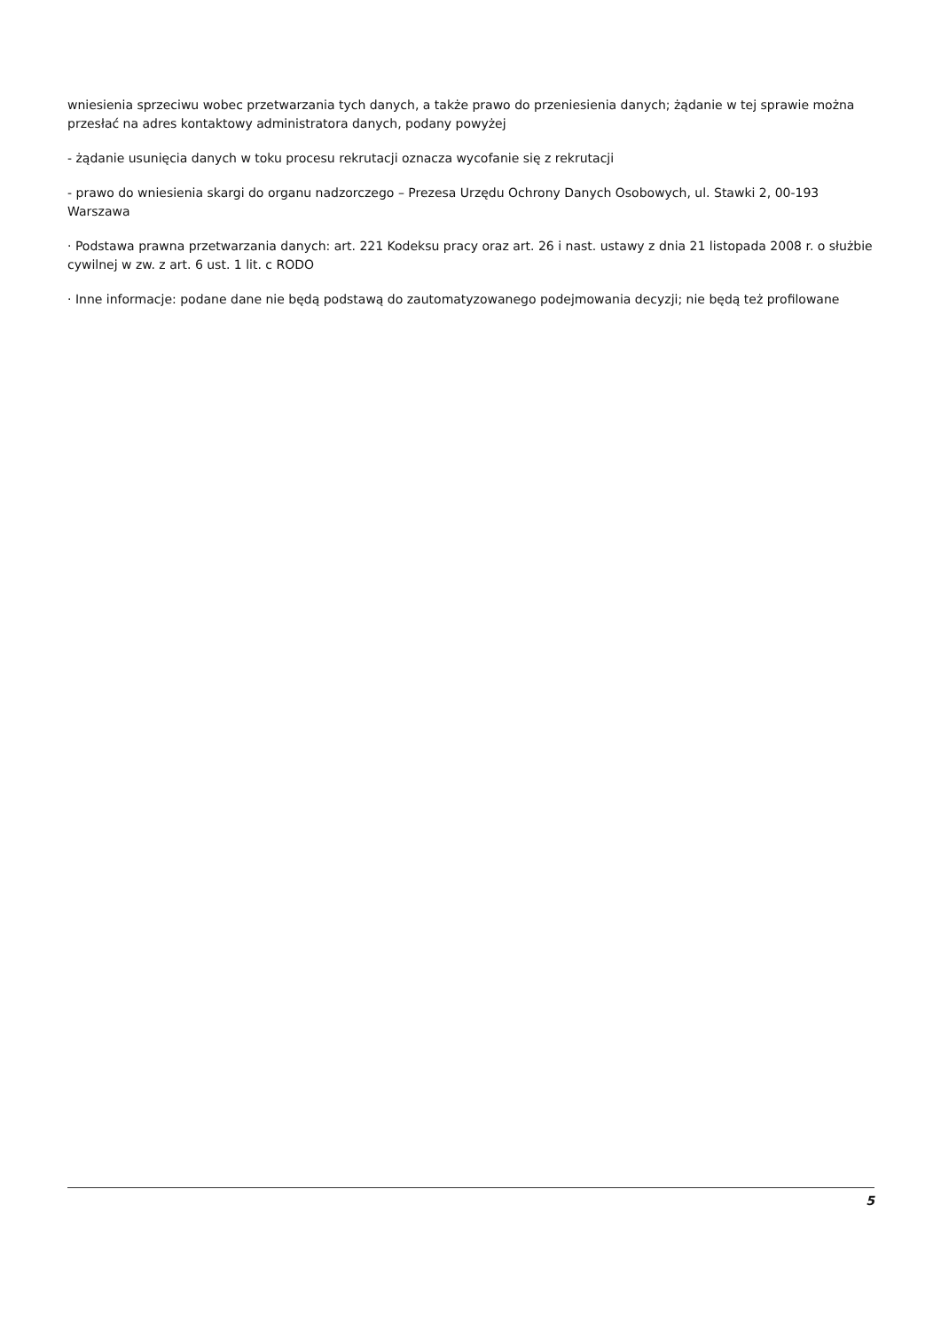wniesienia sprzeciwu wobec przetwarzania tych danych, a także prawo do przeniesienia danych; żądanie w tej sprawie można przesłać na adres kontaktowy administratora danych, podany powyżej
- żądanie usunięcia danych w toku procesu rekrutacji oznacza wycofanie się z rekrutacji
- prawo do wniesienia skargi do organu nadzorczego – Prezesa Urzędu Ochrony Danych Osobowych, ul. Stawki 2, 00-193 Warszawa
· Podstawa prawna przetwarzania danych: art. 221 Kodeksu pracy oraz art. 26 i nast. ustawy z dnia 21 listopada 2008 r. o służbie cywilnej w zw. z art. 6 ust. 1 lit. c RODO
· Inne informacje: podane dane nie będą podstawą do zautomatyzowanego podejmowania decyzji; nie będą też profilowane
5